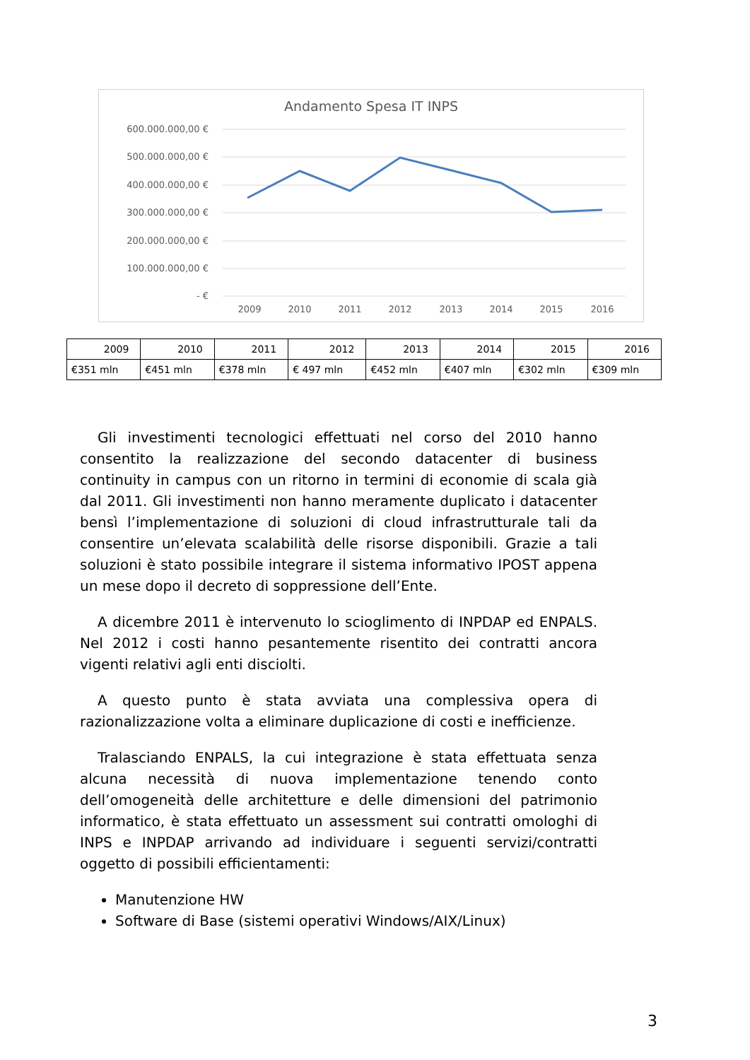Andamento Spesa IT INPS
600.000.000,00 €
500.000.000,00 €
400.000.000,00 €
300.000.000,00 €
200.000.000,00 €
100.000.000,00 €
- €
2009
2010
2011
2012
2013
2014
2015
2016
| 2009 | 2010 | 2011 | 2012 | 2013 | 2014 | 2015 | 2016 |
| €351 mln | €451 mln | €378 mln | € 497 mln | €452 mln | €407 mln | €302 mln | €309 mln |
Gli investimenti tecnologici effettuati nel corso del 2010 hanno consentito la realizzazione del secondo datacenter di business continuity in campus con un ritorno in termini di economie di scala già dal 2011. Gli investimenti non hanno meramente duplicato i datacenter bensì l’implementazione di soluzioni di cloud infrastrutturale tali da consentire un’elevata scalabilità delle risorse disponibili. Grazie a tali soluzioni è stato possibile integrare il sistema informativo IPOST appena un mese dopo il decreto di soppressione dell’Ente.
A dicembre 2011 è intervenuto lo scioglimento di INPDAP ed ENPALS. Nel 2012 i costi hanno pesantemente risentito dei contratti ancora vigenti relativi agli enti disciolti.
A questo punto è stata avviata una complessiva opera di razionalizzazione volta a eliminare duplicazione di costi e inefficienze.
Tralasciando ENPALS, la cui integrazione è stata effettuata senza alcuna necessità di nuova implementazione tenendo conto dell’omogeneità delle architetture e delle dimensioni del patrimonio informatico, è stata effettuato un assessment sui contratti omologhi di INPS e INPDAP arrivando ad individuare i seguenti servizi/contratti oggetto di possibili efficientamenti:
Manutenzione HW
Software di Base (sistemi operativi Windows/AIX/Linux)
3